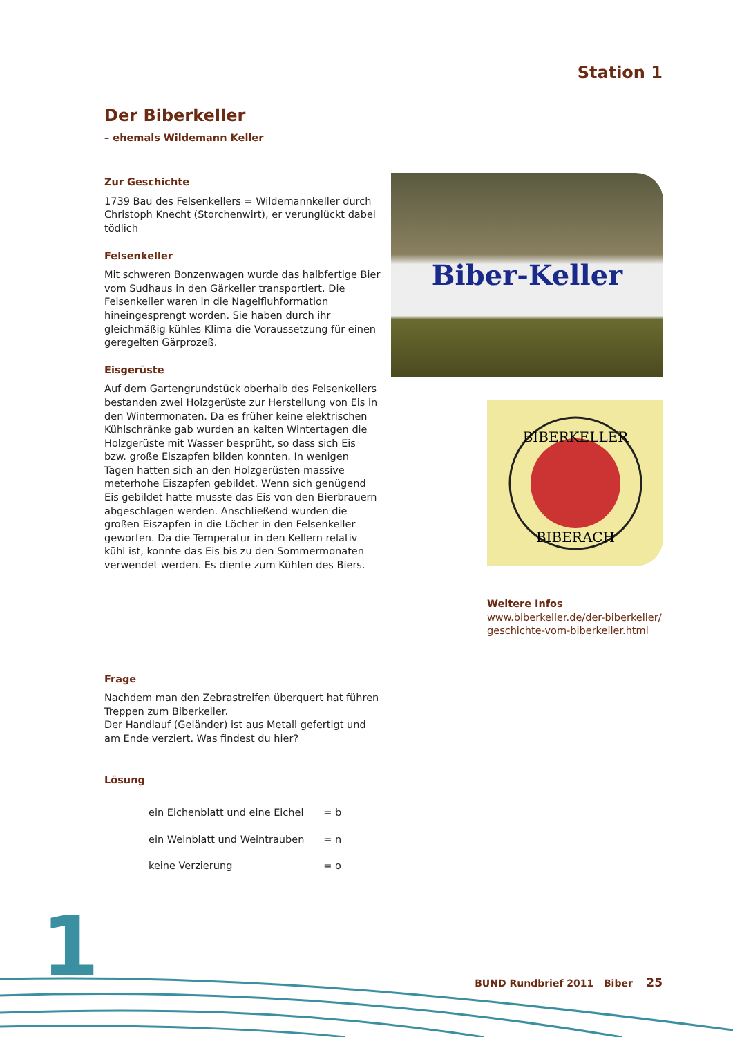Station 1
Der Biberkeller
– ehemals Wildemann Keller
Zur Geschichte
1739 Bau des Felsenkellers = Wildemannkeller durch Christoph Knecht (Storchenwirt), er verunglückt dabei tödlich
Felsenkeller
Mit schweren Bonzenwagen wurde das halbfertige Bier vom Sudhaus in den Gärkeller transportiert. Die Felsenkeller waren in die Nagelfluhformation hineingesprengt worden. Sie haben durch ihr gleichmäßig kühles Klima die Voraussetzung für einen geregelten Gärprozeß.
Eisgerüste
Auf dem Gartengrundstück oberhalb des Felsenkellers bestanden zwei Holzgerüste zur Herstellung von Eis in den Wintermonaten. Da es früher keine elektrischen Kühlschränke gab wurden an kalten Wintertagen die Holzgerüste mit Wasser besprüht, so dass sich Eis bzw. große Eiszapfen bilden konnten. In wenigen Tagen hatten sich an den Holzgerüsten massive meterhohe Eiszapfen gebildet. Wenn sich genügend Eis gebildet hatte musste das Eis von den Bierbrauern abgeschlagen werden. Anschließend wurden die großen Eiszapfen in die Löcher in den Felsenkeller geworfen. Da die Temperatur in den Kellern relativ kühl ist, konnte das Eis bis zu den Sommermonaten verwendet werden. Es diente zum Kühlen des Biers.
Frage
Nachdem man den Zebrastreifen überquert hat führen Treppen zum Biberkeller.
Der Handlauf (Geländer) ist aus Metall gefertigt und am Ende verziert. Was findest du hier?
Lösung
| ein Eichenblatt und eine Eichel | = b |
| ein Weinblatt und Weintrauben | = n |
| keine Verzierung | = o |
Biber-Keller
BIBERKELLER
BIBERACH
Weitere Infos
www.biberkeller.de/der-biberkeller/ geschichte-vom-biberkeller.html
1
BUND Rundbrief 2011 Biber 25